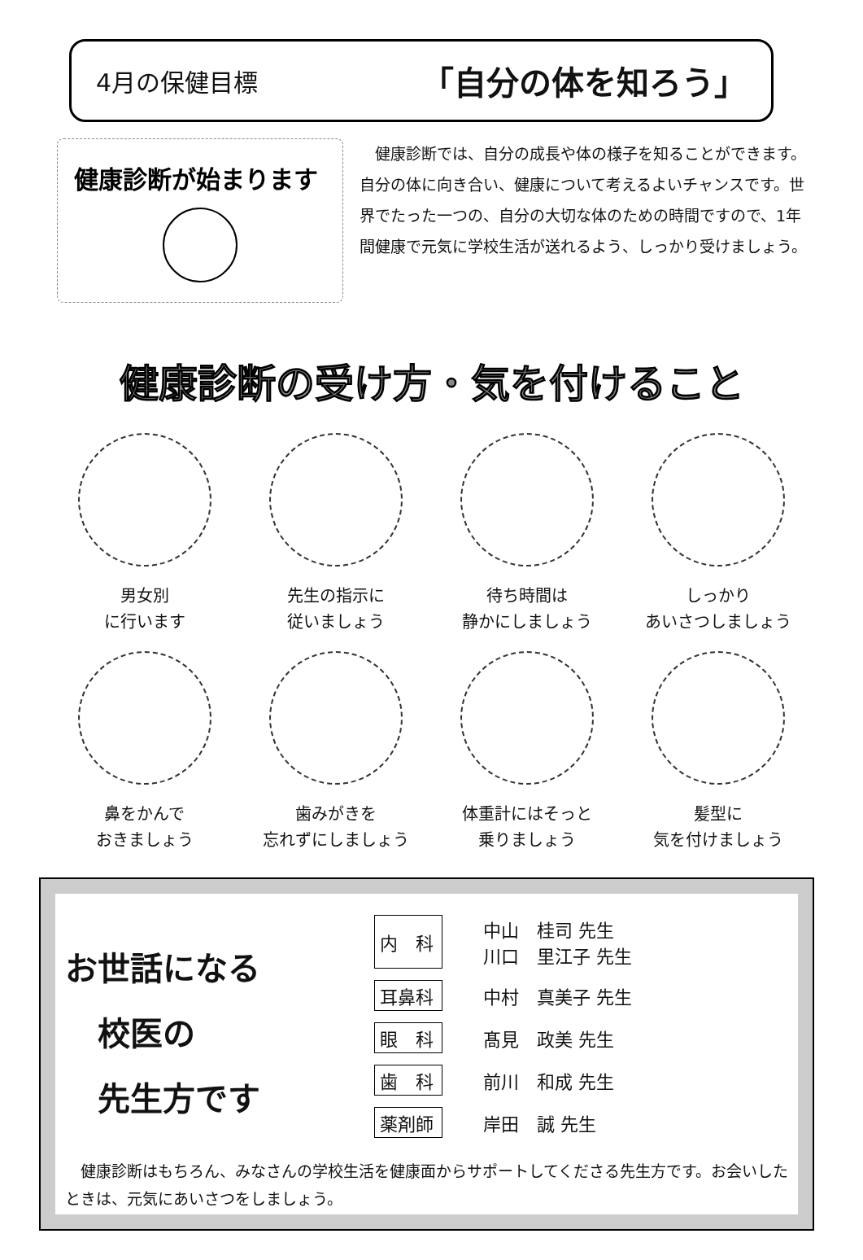4月の保健目標 「自分の体を知ろう」
健康診断が始まります
　健康診断では、自分の成長や体の様子を知ることができます。自分の体に向き合い、健康について考えるよいチャンスです。世界でたった一つの、自分の大切な体のための時間ですので、1年間健康で元気に学校生活が送れるよう、しっかり受けましょう。
健康診断の受け方・気を付けること
男女別
に行います
先生の指示に
従いましょう
待ち時間は
静かにしましょう
しっかり
あいさつしましょう
鼻をかんで
おきましょう
歯みがきを
忘れずにしましょう
体重計にはそっと
乗りましょう
髪型に
気を付けましょう
お世話になる
　校医の
　先生方です
| 内 科 | 中山 桂司 先生 川口 里江子 先生 |
| 耳鼻科 | 中村 真美子 先生 |
| 眼 科 | 髙見 政美 先生 |
| 歯 科 | 前川 和成 先生 |
| 薬剤師 | 岸田 誠 先生 |
　健康診断はもちろん、みなさんの学校生活を健康面からサポートしてくださる先生方です。お会いしたときは、元気にあいさつをしましょう。